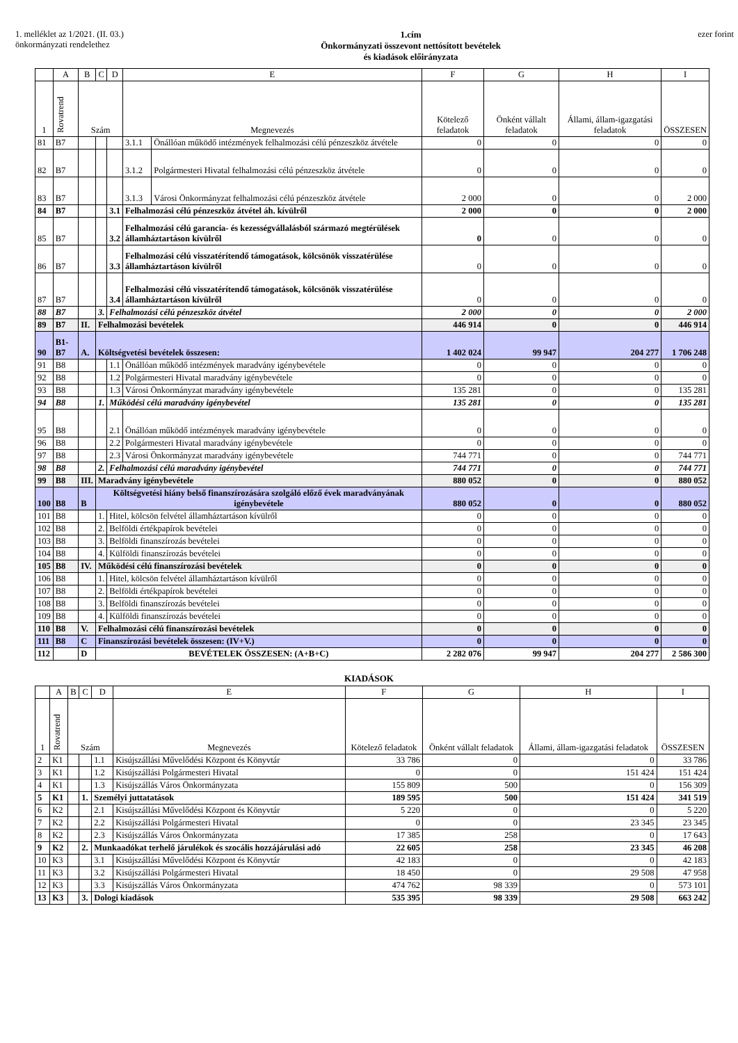1. melléklet az 1/2021. (II. 03.)
önkormányzati rendelethez
1.cím
Önkormányzati összevont nettósított bevételek
és kiadások előirányzata
ezer forint
| | A | B | C | D | E | | F | G | H | I |
| --- | --- | --- | --- | --- | --- | --- | --- | --- | --- | --- |
| 1 | Rovatrend | Szám | | | Megnevezés | | Kötelező feladatok | Önként vállalt feladatok | Állami, állam-igazgatási feladatok | ÖSSZESEN |
| 81 | B7 | | | | 3.1.1 | Önállóan működő intézmények felhalmozási célú pénzeszköz átvétele | 0 | 0 | 0 | 0 |
| 82 | B7 | | | | 3.1.2 | Polgármesteri Hivatal felhalmozási célú pénzeszköz átvétele | 0 | 0 | 0 | 0 |
| 83 | B7 | | | | 3.1.3 | Városi Önkormányzat felhalmozási célú pénzeszköz átvétele | 2 000 | 0 | 0 | 2 000 |
| 84 | B7 | | | 3.1 | Felhalmozási célú pénzeszköz átvétel áh. kívülről | | 2 000 | 0 | 0 | 2 000 |
| 85 | B7 | | | 3.2 | Felhalmozási célú garancia- és kezességvállalásból származó megtérülések államháztartáson kívülről | | 0 | 0 | 0 | 0 |
| 86 | B7 | | | 3.3 | Felhalmozási célú visszatérítendő támogatások, kölcsönök visszatérülése államháztartáson kívülről | | 0 | 0 | 0 | 0 |
| 87 | B7 | | | 3.4 | Felhalmozási célú visszatérítendő támogatások, kölcsönök visszatérülése államháztartáson kívülről | | 0 | 0 | 0 | 0 |
| 88 | B7 | | 3. | Felhalmozási célú pénzeszköz átvétel | | | 2 000 | 0 | 0 | 2 000 |
| 89 | B7 | II. | Felhalmozási bevételek | | | | 446 914 | 0 | 0 | 446 914 |
| 90 | B1-B7 | A. | Költségvetési bevételek összesen: | | | | 1 402 024 | 99 947 | 204 277 | 1 706 248 |
| 91 | B8 | | | 1.1 | Önállóan működő intézmények maradvány igénybevétele | | 0 | 0 | 0 | 0 |
| 92 | B8 | | | 1.2 | Polgármesteri Hivatal maradvány igénybevétele | | 0 | 0 | 0 | 0 |
| 93 | B8 | | | 1.3 | Városi Önkormányzat maradvány igénybevétele | | 135 281 | 0 | 0 | 135 281 |
| 94 | B8 | | 1. | Működési célú maradvány igénybevétel | | | 135 281 | 0 | 0 | 135 281 |
| 95 | B8 | | | 2.1 | Önállóan működő intézmények maradvány igénybevétele | | 0 | 0 | 0 | 0 |
| 96 | B8 | | | 2.2 | Polgármesteri Hivatal maradvány igénybevétele | | 0 | 0 | 0 | 0 |
| 97 | B8 | | | 2.3 | Városi Önkormányzat maradvány igénybevétele | | 744 771 | 0 | 0 | 744 771 |
| 98 | B8 | | 2. | Felhalmozási célú maradvány igénybevétel | | | 744 771 | 0 | 0 | 744 771 |
| 99 | B8 | III. | Maradvány igénybevétele | | | | 880 052 | 0 | 0 | 880 052 |
| 100 | B8 | B | Költségvetési hiány belső finanszírozására szolgáló előző évek maradványának igénybevétele | | | | 880 052 | 0 | 0 | 880 052 |
| 101 | B8 | | 1. | Hitel, kölcsön felvétel államháztartáson kívülről | | | 0 | 0 | 0 | 0 |
| 102 | B8 | | 2. | Belföldi értékpapírok bevételei | | | 0 | 0 | 0 | 0 |
| 103 | B8 | | 3. | Belföldi finanszírozás bevételei | | | 0 | 0 | 0 | 0 |
| 104 | B8 | | 4. | Külföldi finanszírozás bevételei | | | 0 | 0 | 0 | 0 |
| 105 | B8 | IV. | Működési célú finanszírozási bevételek | | | | 0 | 0 | 0 | 0 |
| 106 | B8 | | 1. | Hitel, kölcsön felvétel államháztartáson kívülről | | | 0 | 0 | 0 | 0 |
| 107 | B8 | | 2. | Belföldi értékpapírok bevételei | | | 0 | 0 | 0 | 0 |
| 108 | B8 | | 3. | Belföldi finanszírozás bevételei | | | 0 | 0 | 0 | 0 |
| 109 | B8 | | 4. | Külföldi finanszírozás bevételei | | | 0 | 0 | 0 | 0 |
| 110 | B8 | V. | Felhalmozási célú finanszírozási bevételek | | | | 0 | 0 | 0 | 0 |
| 111 | B8 | C | Finanszírozási bevételek összesen: (IV+V.) | | | | 0 | 0 | 0 | 0 |
| 112 | | D | BEVÉTELEK ÖSSZESEN: (A+B+C) | | | | 2 282 076 | 99 947 | 204 277 | 2 586 300 |
KIADÁSOK
| | A | B | C | D | E | F | G | H | I |
| --- | --- | --- | --- | --- | --- | --- | --- | --- | --- |
| 1 | Rovatrend | Szám | | | Megnevezés | Kötelező feladatok | Önként vállalt feladatok | Állami, állam-igazgatási feladatok | ÖSSZESEN |
| 2 | K1 | | | 1.1 | Kisújszállási Művelődési Központ és Könyvtár | 33 786 | 0 | 0 | 33 786 |
| 3 | K1 | | | 1.2 | Kisújszállási Polgármesteri Hivatal | 0 | 0 | 151 424 | 151 424 |
| 4 | K1 | | | 1.3 | Kisújszállás Város Önkormányzata | 155 809 | 500 | 0 | 156 309 |
| 5 | K1 | | 1. | Személyi juttatatások | | 189 595 | 500 | 151 424 | 341 519 |
| 6 | K2 | | | 2.1 | Kisújszállási Művelődési Központ és Könyvtár | 5 220 | 0 | 0 | 5 220 |
| 7 | K2 | | | 2.2 | Kisújszállási Polgármesteri Hivatal | 0 | 0 | 23 345 | 23 345 |
| 8 | K2 | | | 2.3 | Kisújszállás Város Önkormányzata | 17 385 | 258 | 0 | 17 643 |
| 9 | K2 | | 2. | Munkaadókat terhelő járulékok és szocális hozzájárulási adó | | 22 605 | 258 | 23 345 | 46 208 |
| 10 | K3 | | | 3.1 | Kisújszállási Művelődési Központ és Könyvtár | 42 183 | 0 | 0 | 42 183 |
| 11 | K3 | | | 3.2 | Kisújszállási Polgármesteri Hivatal | 18 450 | 0 | 29 508 | 47 958 |
| 12 | K3 | | | 3.3 | Kisújszállás Város Önkormányzata | 474 762 | 98 339 | 0 | 573 101 |
| 13 | K3 | | 3. | Dologi kiadások | | 535 395 | 98 339 | 29 508 | 663 242 |